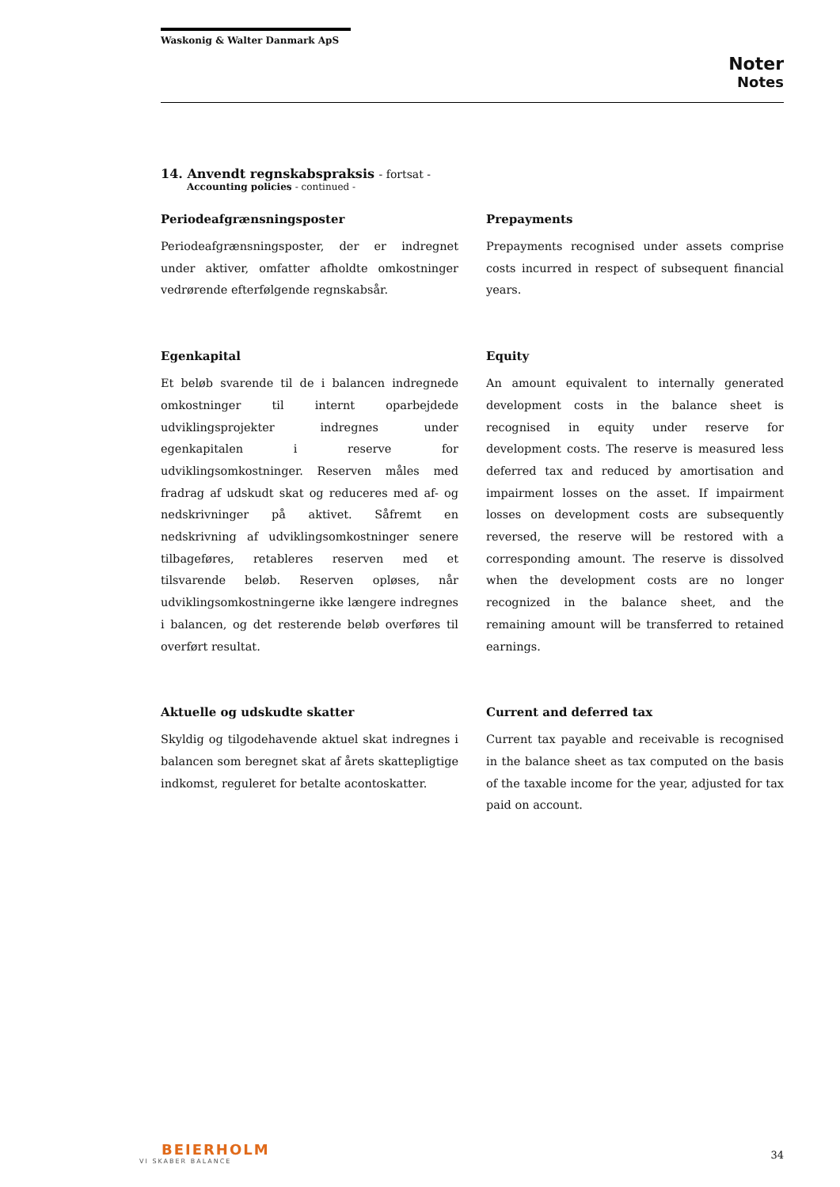Waskonig & Walter Danmark ApS
Noter
Notes
14. Anvendt regnskabspraksis - fortsat -
Accounting policies - continued -
Periodeafgrænsningsposter
Periodeafgrænsningsposter, der er indregnet under aktiver, omfatter afholdte omkostninger vedrørende efterfølgende regnskabsår.
Prepayments
Prepayments recognised under assets comprise costs incurred in respect of subsequent financial years.
Egenkapital
Et beløb svarende til de i balancen indregnede omkostninger til internt oparbejdede udviklingsprojekter indregnes under egenkapitalen i reserve for udviklingsomkostninger. Reserven måles med fradrag af udskudt skat og reduceres med af- og nedskrivninger på aktivet. Såfremt en nedskrivning af udviklingsomkostninger senere tilbageføres, retableres reserven med et tilsvarende beløb. Reserven opløses, når udviklingsomkostningerne ikke længere indregnes i balancen, og det resterende beløb overføres til overført resultat.
Equity
An amount equivalent to internally generated development costs in the balance sheet is recognised in equity under reserve for development costs. The reserve is measured less deferred tax and reduced by amortisation and impairment losses on the asset. If impairment losses on development costs are subsequently reversed, the reserve will be restored with a corresponding amount. The reserve is dissolved when the development costs are no longer recognized in the balance sheet, and the remaining amount will be transferred to retained earnings.
Aktuelle og udskudte skatter
Skyldig og tilgodehavende aktuel skat indregnes i balancen som beregnet skat af årets skattepligtige indkomst, reguleret for betalte acontoskatter.
Current and deferred tax
Current tax payable and receivable is recognised in the balance sheet as tax computed on the basis of the taxable income for the year, adjusted for tax paid on account.
BEIERHOLM
VI SKABER BALANCE
34